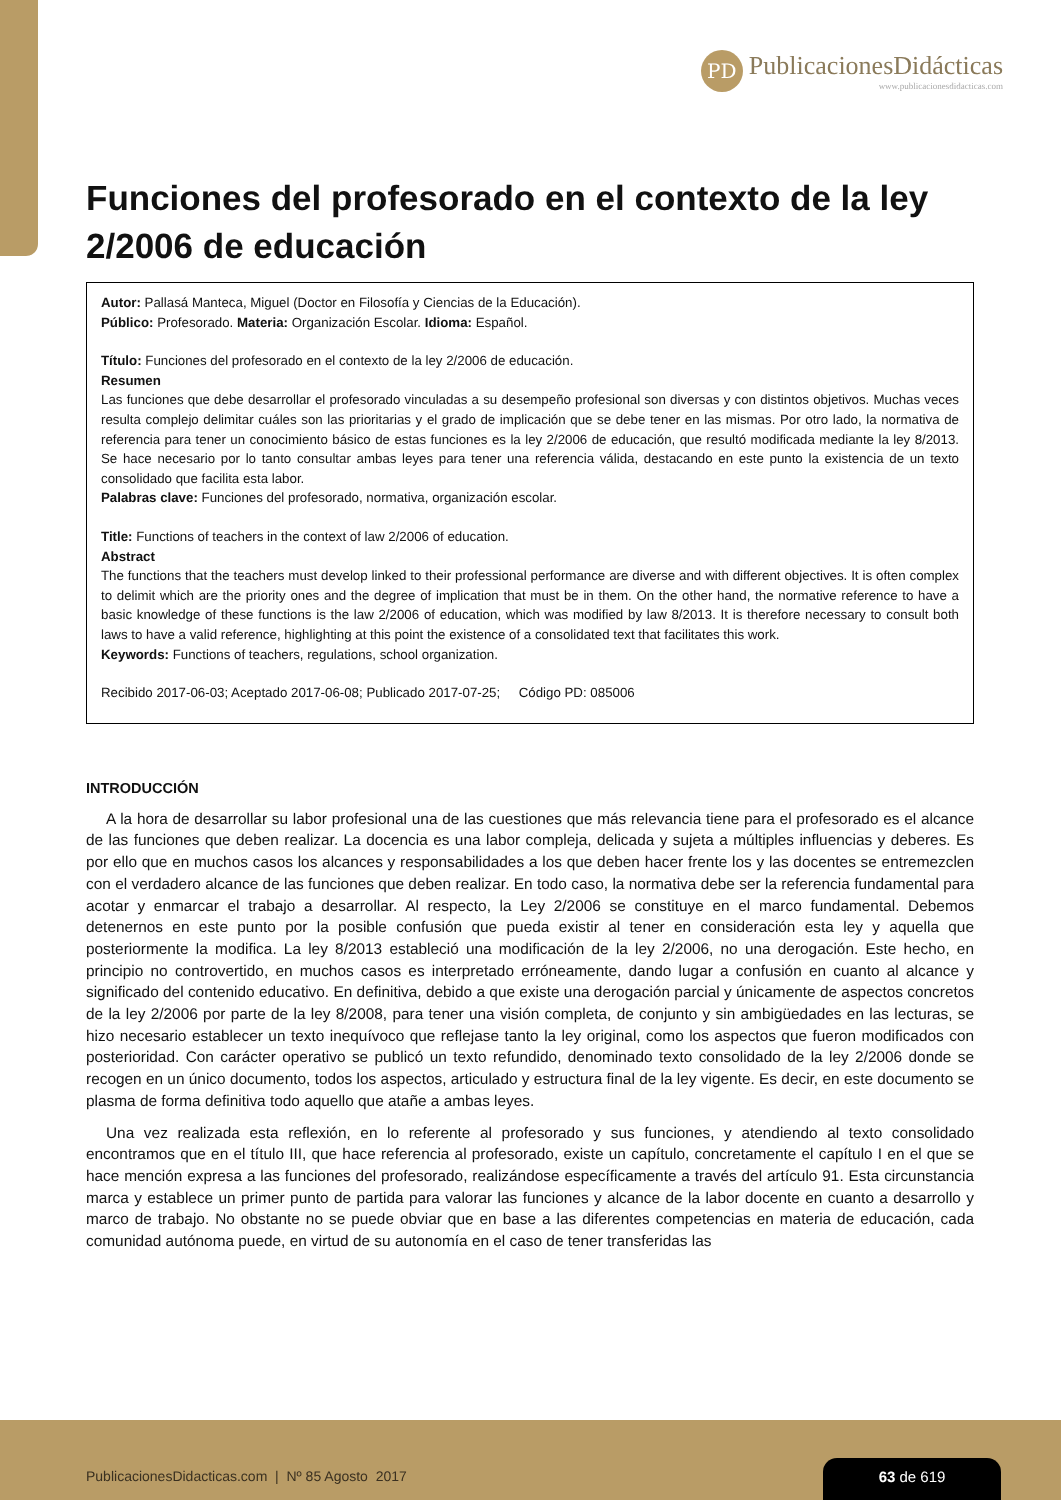PD
PublicacionesDidácticas
www.publicacionesdidacticas.com
Funciones del profesorado en el contexto de la ley 2/2006 de educación
Autor: Pallasá Manteca, Miguel (Doctor en Filosofía y Ciencias de la Educación).
Público: Profesorado. Materia: Organización Escolar. Idioma: Español.
Título: Funciones del profesorado en el contexto de la ley 2/2006 de educación.
Resumen
Las funciones que debe desarrollar el profesorado vinculadas a su desempeño profesional son diversas y con distintos objetivos. Muchas veces resulta complejo delimitar cuáles son las prioritarias y el grado de implicación que se debe tener en las mismas. Por otro lado, la normativa de referencia para tener un conocimiento básico de estas funciones es la ley 2/2006 de educación, que resultó modificada mediante la ley 8/2013. Se hace necesario por lo tanto consultar ambas leyes para tener una referencia válida, destacando en este punto la existencia de un texto consolidado que facilita esta labor.
Palabras clave: Funciones del profesorado, normativa, organización escolar.
Title: Functions of teachers in the context of law 2/2006 of education.
Abstract
The functions that the teachers must develop linked to their professional performance are diverse and with different objectives. It is often complex to delimit which are the priority ones and the degree of implication that must be in them. On the other hand, the normative reference to have a basic knowledge of these functions is the law 2/2006 of education, which was modified by law 8/2013. It is therefore necessary to consult both laws to have a valid reference, highlighting at this point the existence of a consolidated text that facilitates this work.
Keywords: Functions of teachers, regulations, school organization.
Recibido 2017-06-03; Aceptado 2017-06-08; Publicado 2017-07-25; Código PD: 085006
INTRODUCCIÓN
A la hora de desarrollar su labor profesional una de las cuestiones que más relevancia tiene para el profesorado es el alcance de las funciones que deben realizar. La docencia es una labor compleja, delicada y sujeta a múltiples influencias y deberes. Es por ello que en muchos casos los alcances y responsabilidades a los que deben hacer frente los y las docentes se entremezclen con el verdadero alcance de las funciones que deben realizar. En todo caso, la normativa debe ser la referencia fundamental para acotar y enmarcar el trabajo a desarrollar. Al respecto, la Ley 2/2006 se constituye en el marco fundamental. Debemos detenernos en este punto por la posible confusión que pueda existir al tener en consideración esta ley y aquella que posteriormente la modifica. La ley 8/2013 estableció una modificación de la ley 2/2006, no una derogación. Este hecho, en principio no controvertido, en muchos casos es interpretado erróneamente, dando lugar a confusión en cuanto al alcance y significado del contenido educativo. En definitiva, debido a que existe una derogación parcial y únicamente de aspectos concretos de la ley 2/2006 por parte de la ley 8/2008, para tener una visión completa, de conjunto y sin ambigüedades en las lecturas, se hizo necesario establecer un texto inequívoco que reflejase tanto la ley original, como los aspectos que fueron modificados con posterioridad. Con carácter operativo se publicó un texto refundido, denominado texto consolidado de la ley 2/2006 donde se recogen en un único documento, todos los aspectos, articulado y estructura final de la ley vigente. Es decir, en este documento se plasma de forma definitiva todo aquello que atañe a ambas leyes.
Una vez realizada esta reflexión, en lo referente al profesorado y sus funciones, y atendiendo al texto consolidado encontramos que en el título III, que hace referencia al profesorado, existe un capítulo, concretamente el capítulo I en el que se hace mención expresa a las funciones del profesorado, realizándose específicamente a través del artículo 91. Esta circunstancia marca y establece un primer punto de partida para valorar las funciones y alcance de la labor docente en cuanto a desarrollo y marco de trabajo. No obstante no se puede obviar que en base a las diferentes competencias en materia de educación, cada comunidad autónoma puede, en virtud de su autonomía en el caso de tener transferidas las
PublicacionesDidacticas.com | Nº 85 Agosto 2017
63 de 619